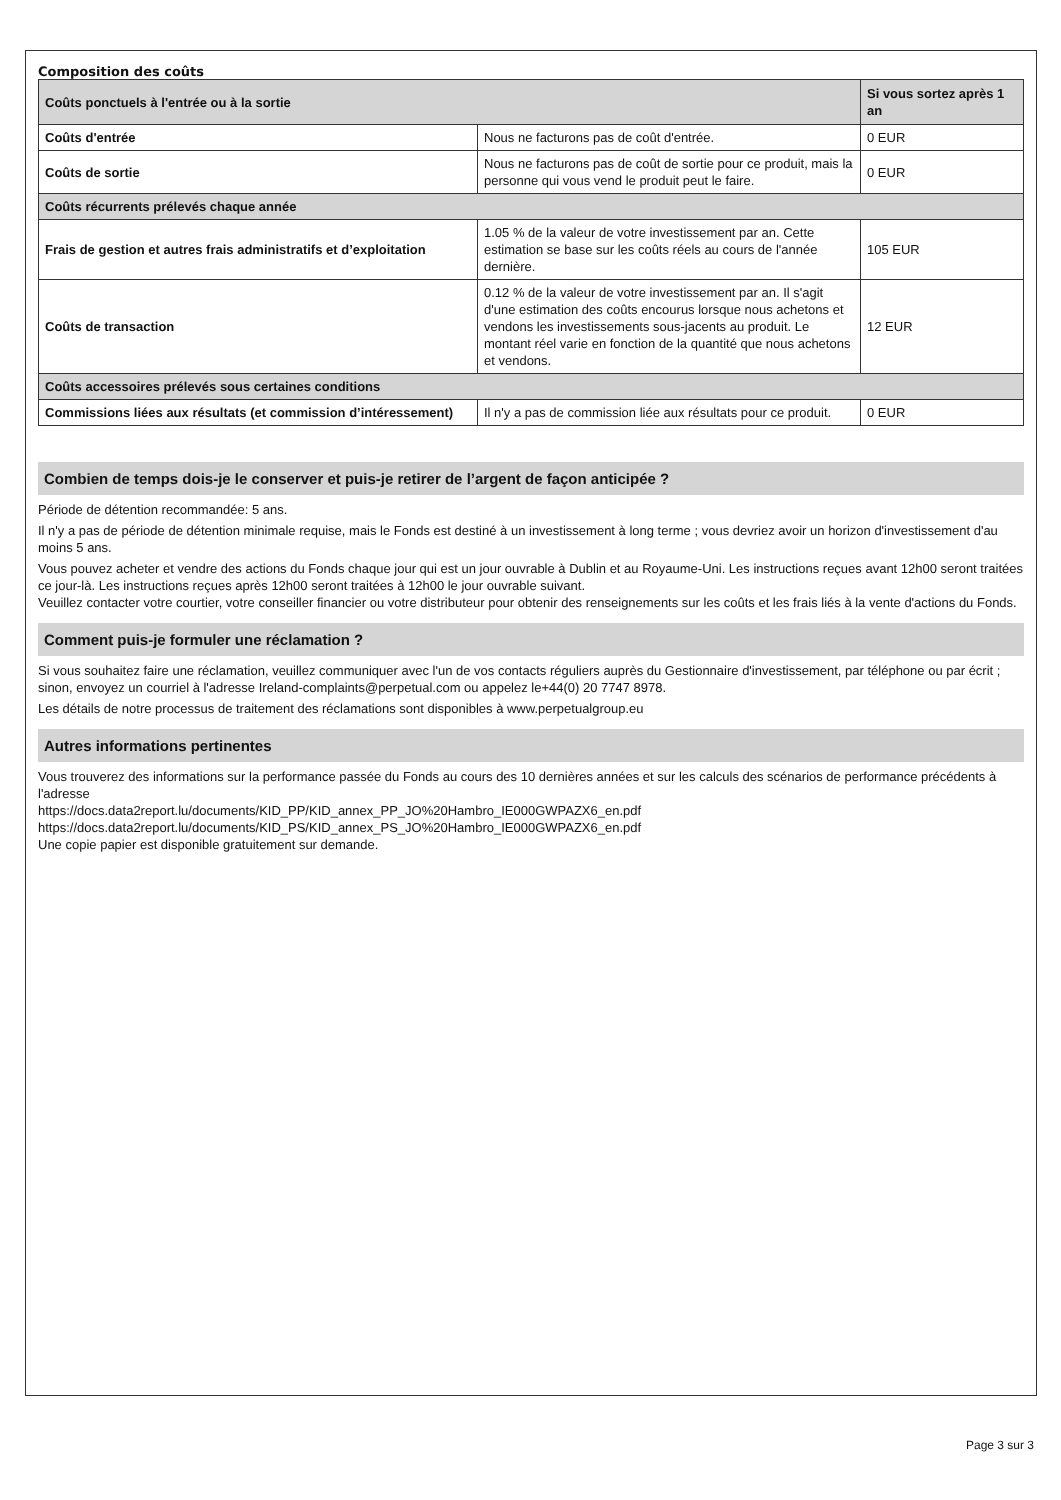Composition des coûts
| Coûts ponctuels à l'entrée ou à la sortie | | Si vous sortez après 1 an |
| --- | --- | --- |
| Coûts d'entrée | Nous ne facturons pas de coût d'entrée. | 0 EUR |
| Coûts de sortie | Nous ne facturons pas de coût de sortie pour ce produit, mais la personne qui vous vend le produit peut le faire. | 0 EUR |
| Coûts récurrents prélevés chaque année | | |
| Frais de gestion et autres frais administratifs et d’exploitation | 1.05 % de la valeur de votre investissement par an. Cette estimation se base sur les coûts réels au cours de l'année dernière. | 105 EUR |
| Coûts de transaction | 0.12 % de la valeur de votre investissement par an. Il s'agit d'une estimation des coûts encourus lorsque nous achetons et vendons les investissements sous-jacents au produit. Le montant réel varie en fonction de la quantité que nous achetons et vendons. | 12 EUR |
| Coûts accessoires prélevés sous certaines conditions | | |
| Commissions liées aux résultats (et commission d’intéressement) | Il n'y a pas de commission liée aux résultats pour ce produit. | 0 EUR |
Combien de temps dois-je le conserver et puis-je retirer de l’argent de façon anticipée ?
Période de détention recommandée: 5 ans.
Il n'y a pas de période de détention minimale requise, mais le Fonds est destiné à un investissement à long terme ; vous devriez avoir un horizon d'investissement d'au moins 5 ans.
Vous pouvez acheter et vendre des actions du Fonds chaque jour qui est un jour ouvrable à Dublin et au Royaume-Uni. Les instructions reçues avant 12h00 seront traitées ce jour-là. Les instructions reçues après 12h00 seront traitées à 12h00 le jour ouvrable suivant.
Veuillez contacter votre courtier, votre conseiller financier ou votre distributeur pour obtenir des renseignements sur les coûts et les frais liés à la vente d'actions du Fonds.
Comment puis-je formuler une réclamation ?
Si vous souhaitez faire une réclamation, veuillez communiquer avec l'un de vos contacts réguliers auprès du Gestionnaire d'investissement, par téléphone ou par écrit ; sinon, envoyez un courriel à l'adresse Ireland-complaints@perpetual.com ou appelez le+44(0) 20 7747 8978.
Les détails de notre processus de traitement des réclamations sont disponibles à www.perpetualgroup.eu
Autres informations pertinentes
Vous trouverez des informations sur la performance passée du Fonds au cours des 10 dernières années et sur les calculs des scénarios de performance précédents à l'adresse
https://docs.data2report.lu/documents/KID_PP/KID_annex_PP_JO%20Hambro_IE000GWPAZX6_en.pdf
https://docs.data2report.lu/documents/KID_PS/KID_annex_PS_JO%20Hambro_IE000GWPAZX6_en.pdf
Une copie papier est disponible gratuitement sur demande.
Page 3 sur 3